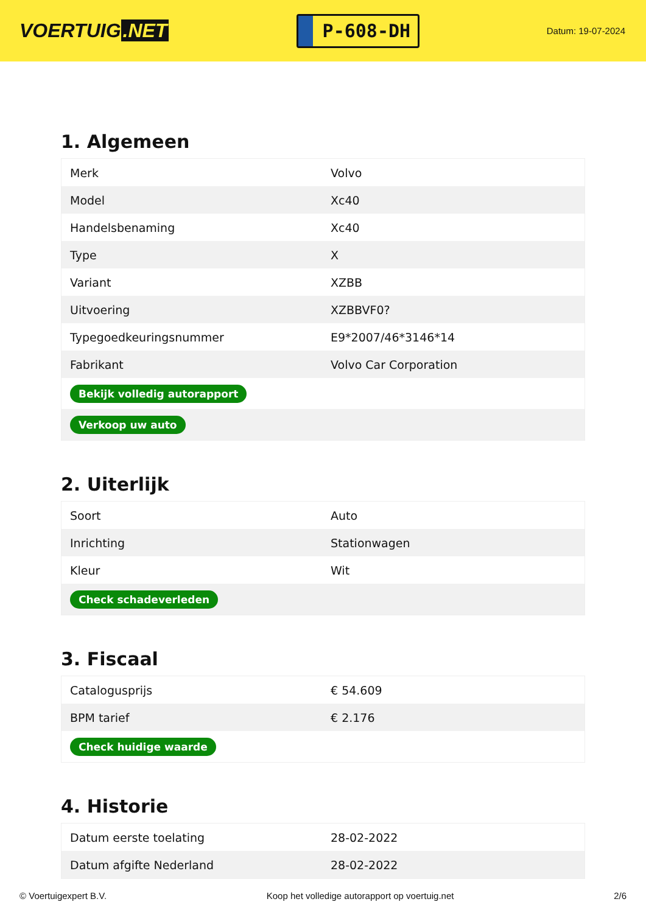VOERTUIG.NET
P-608-DH
Datum: 19-07-2024
1. Algemeen
| Merk | Volvo |
| Model | Xc40 |
| Handelsbenaming | Xc40 |
| Type | X |
| Variant | XZBB |
| Uitvoering | XZBBVF0? |
| Typegoedkeuringsnummer | E9*2007/46*3146*14 |
| Fabrikant | Volvo Car Corporation |
| Bekijk volledig autorapport | |
| Verkoop uw auto | |
2. Uiterlijk
| Soort | Auto |
| Inrichting | Stationwagen |
| Kleur | Wit |
| Check schadeverleden | |
3. Fiscaal
| Catalogusprijs | € 54.609 |
| BPM tarief | € 2.176 |
| Check huidige waarde | |
4. Historie
| Datum eerste toelating | 28-02-2022 |
| Datum afgifte Nederland | 28-02-2022 |
© Voertuigexpert B.V. Koop het volledige autorapport op voertuig.net 2/6